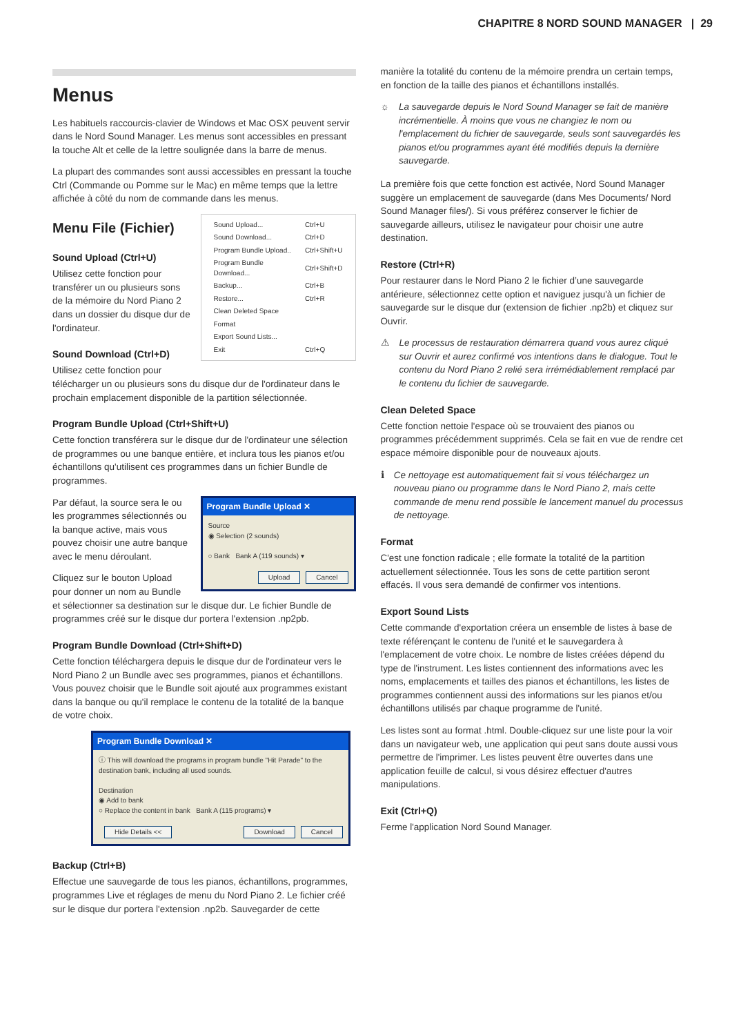CHAPITRE 8 NORD SOUND MANAGER | 29
Menus
Les habituels raccourcis-clavier de Windows et Mac OSX peuvent servir dans le Nord Sound Manager. Les menus sont accessibles en pressant la touche Alt et celle de la lettre soulignée dans la barre de menus.
La plupart des commandes sont aussi accessibles en pressant la touche Ctrl (Commande ou Pomme sur le Mac) en même temps que la lettre affichée à côté du nom de commande dans les menus.
| Sound Upload... | Ctrl+U |
| Sound Download... | Ctrl+D |
| Program Bundle Upload.. | Ctrl+Shift+U |
| Program Bundle Download... | Ctrl+Shift+D |
| Backup... | Ctrl+B |
| Restore... | Ctrl+R |
| Clean Deleted Space | |
| Format | |
| Export Sound Lists... | |
| Exit | Ctrl+Q |
Menu File (Fichier)
Sound Upload (Ctrl+U)
Utilisez cette fonction pour transférer un ou plusieurs sons de la mémoire du Nord Piano 2 dans un dossier du disque dur de l'ordinateur.
Sound Download (Ctrl+D)
Utilisez cette fonction pour télécharger un ou plusieurs sons du disque dur de l'ordinateur dans le prochain emplacement disponible de la partition sélectionnée.
Program Bundle Upload (Ctrl+Shift+U)
Cette fonction transférera sur le disque dur de l'ordinateur une sélection de programmes ou une banque entière, et inclura tous les pianos et/ou échantillons qu'utilisent ces programmes dans un fichier Bundle de programmes.
Program Bundle Upload ✕
Source
◉ Selection (2 sounds)
○ Bank Bank A (119 sounds) ▾
Upload Cancel
Par défaut, la source sera le ou les programmes sélectionnés ou la banque active, mais vous pouvez choisir une autre banque avec le menu déroulant.
Cliquez sur le bouton Upload pour donner un nom au Bundle et sélectionner sa destination sur le disque dur. Le fichier Bundle de programmes créé sur le disque dur portera l'extension .np2pb.
Program Bundle Download (Ctrl+Shift+D)
Cette fonction téléchargera depuis le disque dur de l'ordinateur vers le Nord Piano 2 un Bundle avec ses programmes, pianos et échantillons. Vous pouvez choisir que le Bundle soit ajouté aux programmes existant dans la banque ou qu'il remplace le contenu de la totalité de la banque de votre choix.
Program Bundle Download ✕
ⓘ This will download the programs in program bundle "Hit Parade" to the destination bank, including all used sounds.
Destination
◉ Add to bank
○ Replace the content in bank Bank A (115 programs) ▾
Hide Details << Download Cancel
Backup (Ctrl+B)
Effectue une sauvegarde de tous les pianos, échantillons, programmes, programmes Live et réglages de menu du Nord Piano 2. Le fichier créé sur le disque dur portera l'extension .np2b. Sauvegarder de cette
manière la totalité du contenu de la mémoire prendra un certain temps, en fonction de la taille des pianos et échantillons installés.
☼ La sauvegarde depuis le Nord Sound Manager se fait de manière incrémentielle. À moins que vous ne changiez le nom ou l'emplacement du fichier de sauvegarde, seuls sont sauvegardés les pianos et/ou programmes ayant été modifiés depuis la dernière sauvegarde.
La première fois que cette fonction est activée, Nord Sound Manager suggère un emplacement de sauvegarde (dans Mes Documents/ Nord Sound Manager files/). Si vous préférez conserver le fichier de sauvegarde ailleurs, utilisez le navigateur pour choisir une autre destination.
Restore (Ctrl+R)
Pour restaurer dans le Nord Piano 2 le fichier d’une sauvegarde antérieure, sélectionnez cette option et naviguez jusqu'à un fichier de sauvegarde sur le disque dur (extension de fichier .np2b) et cliquez sur Ouvrir.
⚠ Le processus de restauration démarrera quand vous aurez cliqué sur Ouvrir et aurez confirmé vos intentions dans le dialogue. Tout le contenu du Nord Piano 2 relié sera irrémédiablement remplacé par le contenu du fichier de sauvegarde.
Clean Deleted Space
Cette fonction nettoie l'espace où se trouvaient des pianos ou programmes précédemment supprimés. Cela se fait en vue de rendre cet espace mémoire disponible pour de nouveaux ajouts.
ℹ Ce nettoyage est automatiquement fait si vous téléchargez un nouveau piano ou programme dans le Nord Piano 2, mais cette commande de menu rend possible le lancement manuel du processus de nettoyage.
Format
C'est une fonction radicale ; elle formate la totalité de la partition actuellement sélectionnée. Tous les sons de cette partition seront effacés. Il vous sera demandé de confirmer vos intentions.
Export Sound Lists
Cette commande d'exportation créera un ensemble de listes à base de texte référençant le contenu de l'unité et le sauvegardera à l'emplacement de votre choix. Le nombre de listes créées dépend du type de l'instrument. Les listes contiennent des informations avec les noms, emplacements et tailles des pianos et échantillons, les listes de programmes contiennent aussi des informations sur les pianos et/ou échantillons utilisés par chaque programme de l'unité.
Les listes sont au format .html. Double-cliquez sur une liste pour la voir dans un navigateur web, une application qui peut sans doute aussi vous permettre de l'imprimer. Les listes peuvent être ouvertes dans une application feuille de calcul, si vous désirez effectuer d'autres manipulations.
Exit (Ctrl+Q)
Ferme l'application Nord Sound Manager.